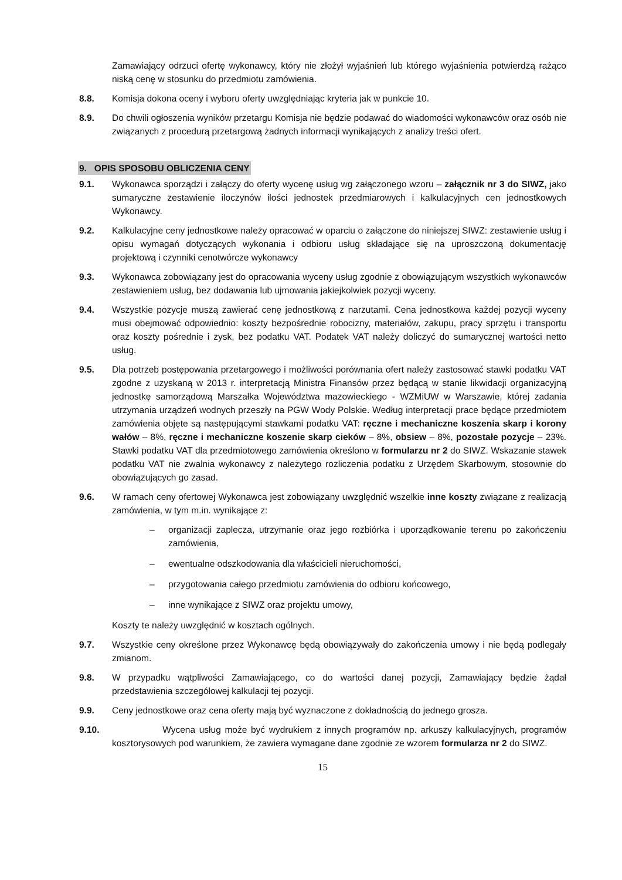Zamawiający odrzuci ofertę wykonawcy, który nie złożył wyjaśnień lub którego wyjaśnienia potwierdzą rażąco niską cenę w stosunku do przedmiotu zamówienia.
8.8. Komisja dokona oceny i wyboru oferty uwzględniając kryteria jak w punkcie 10.
8.9. Do chwili ogłoszenia wyników przetargu Komisja nie będzie podawać do wiadomości wykonawców oraz osób nie związanych z procedurą przetargową żadnych informacji wynikających z analizy treści ofert.
9. OPIS SPOSOBU OBLICZENIA CENY
9.1. Wykonawca sporządzi i załączy do oferty wycenę usług wg załączonego wzoru – załącznik nr 3 do SIWZ, jako sumaryczne zestawienie iloczynów ilości jednostek przedmiarowych i kalkulacyjnych cen jednostkowych Wykonawcy.
9.2. Kalkulacyjne ceny jednostkowe należy opracować w oparciu o załączone do niniejszej SIWZ: zestawienie usług i opisu wymagań dotyczących wykonania i odbioru usług składające się na uproszczoną dokumentację projektową i czynniki cenotwórcze wykonawcy
9.3. Wykonawca zobowiązany jest do opracowania wyceny usług zgodnie z obowiązującym wszystkich wykonawców zestawieniem usług, bez dodawania lub ujmowania jakiejkolwiek pozycji wyceny.
9.4. Wszystkie pozycje muszą zawierać cenę jednostkową z narzutami. Cena jednostkowa każdej pozycji wyceny musi obejmować odpowiednio: koszty bezpośrednie robocizny, materiałów, zakupu, pracy sprzętu i transportu oraz koszty pośrednie i zysk, bez podatku VAT. Podatek VAT należy doliczyć do sumarycznej wartości netto usług.
9.5. Dla potrzeb postępowania przetargowego i możliwości porównania ofert należy zastosować stawki podatku VAT zgodne z uzyskaną w 2013 r. interpretacją Ministra Finansów przez będącą w stanie likwidacji organizacyjną jednostkę samorządową Marszałka Województwa mazowieckiego - WZMiUW w Warszawie, której zadania utrzymania urządzeń wodnych przeszły na PGW Wody Polskie. Według interpretacji prace będące przedmiotem zamówienia objęte są następującymi stawkami podatku VAT: ręczne i mechaniczne koszenia skarp i korony wałów – 8%, ręczne i mechaniczne koszenie skarp cieków – 8%, obsiew – 8%, pozostałe pozycje – 23%. Stawki podatku VAT dla przedmiotowego zamówienia określono w formularzu nr 2 do SIWZ. Wskazanie stawek podatku VAT nie zwalnia wykonawcy z należytego rozliczenia podatku z Urzędem Skarbowym, stosownie do obowiązujących go zasad.
9.6. W ramach ceny ofertowej Wykonawca jest zobowiązany uwzględnić wszelkie inne koszty związane z realizacją zamówienia, w tym m.in. wynikające z:
– organizacji zaplecza, utrzymanie oraz jego rozbiórka i uporządkowanie terenu po zakończeniu zamówienia,
– ewentualne odszkodowania dla właścicieli nieruchomości,
– przygotowania całego przedmiotu zamówienia do odbioru końcowego,
– inne wynikające z SIWZ oraz projektu umowy,
Koszty te należy uwzględnić w kosztach ogólnych.
9.7. Wszystkie ceny określone przez Wykonawcę będą obowiązywały do zakończenia umowy i nie będą podlegały zmianom.
9.8. W przypadku wątpliwości Zamawiającego, co do wartości danej pozycji, Zamawiający będzie żądał przedstawienia szczegółowej kalkulacji tej pozycji.
9.9. Ceny jednostkowe oraz cena oferty mają być wyznaczone z dokładnością do jednego grosza.
9.10. Wycena usług może być wydrukiem z innych programów np. arkuszy kalkulacyjnych, programów kosztorysowych pod warunkiem, że zawiera wymagane dane zgodnie ze wzorem formularza nr 2 do SIWZ.
15